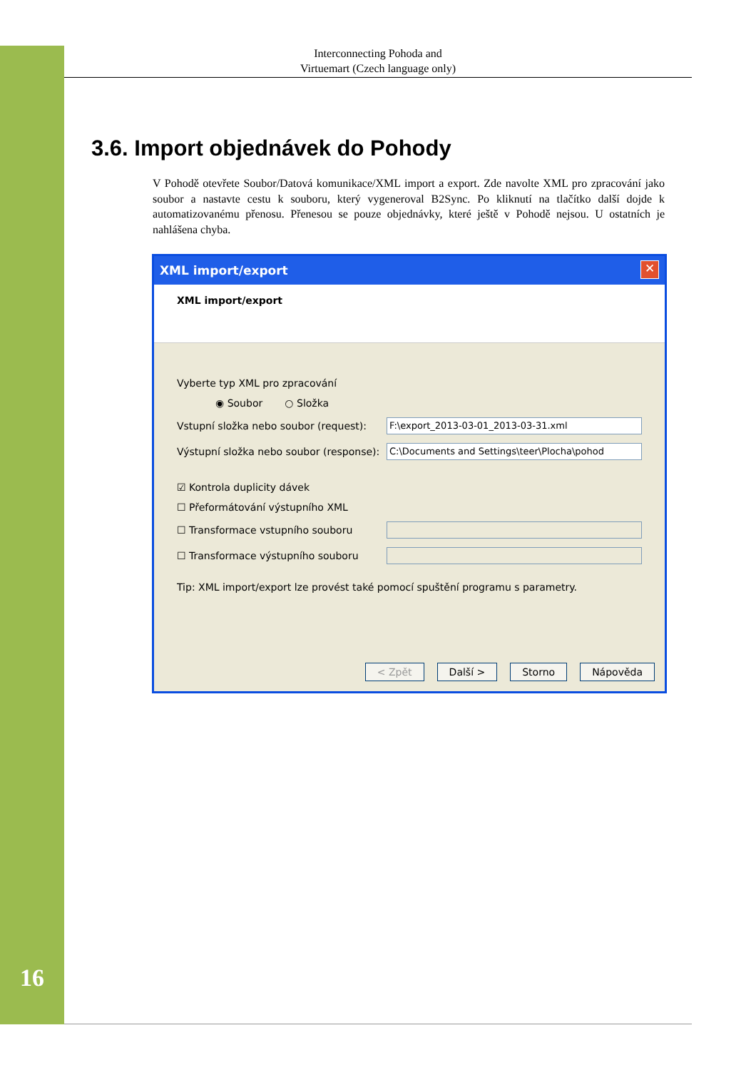Interconnecting Pohoda and
Virtuemart (Czech language only)
3.6. Import objednávek do Pohody
V Pohodě otevřete Soubor/Datová komunikace/XML import a export. Zde navolte XML pro zpracování jako soubor a nastavte cestu k souboru, který vygeneroval B2Sync. Po kliknutí na tlačítko další dojde k automatizovanému přenosu. Přenesou se pouze objednávky, které ještě v Pohodě nejsou. U ostatních je nahlášena chyba.
XML import/export ✕
XML import/export
Vyberte typ XML pro zpracování
◉ Soubor ○ Složka
Vstupní složka nebo soubor (request): F:\export_2013-03-01_2013-03-31.xml
Výstupní složka nebo soubor (response): C:\Documents and Settings\teer\Plocha\pohod
☑ Kontrola duplicity dávek
☐ Přeformátování výstupního XML
☐ Transformace vstupního souboru
☐ Transformace výstupního souboru
Tip: XML import/export lze provést také pomocí spuštění programu s parametry.
< Zpět Další > Storno Nápověda
16